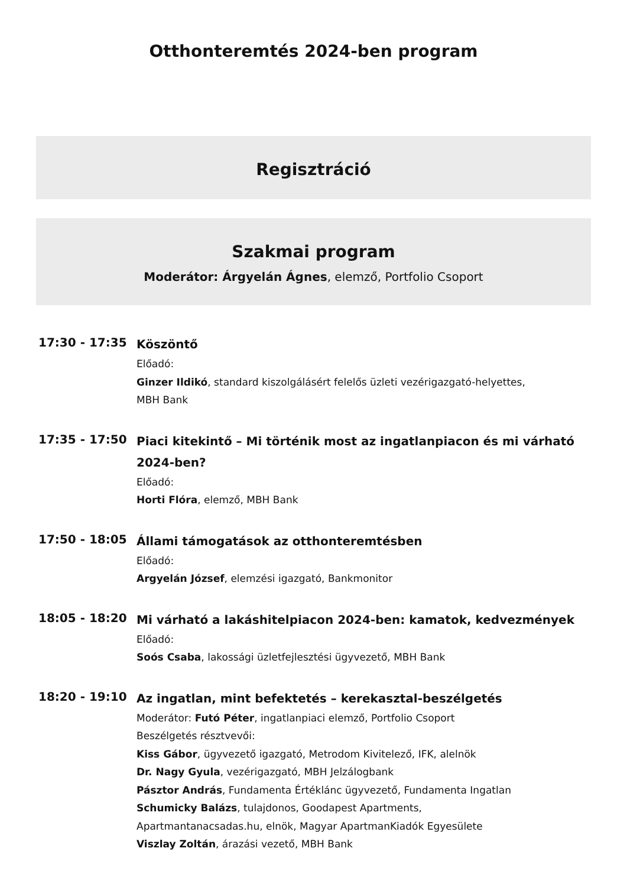Otthonteremtés 2024-ben program
Regisztráció
Szakmai program
Moderátor: Árgyelán Ágnes, elemző, Portfolio Csoport
17:30 - 17:35
Köszöntő
Előadó:
Ginzer Ildikó, standard kiszolgálásért felelős üzleti vezérigazgató-helyettes,
MBH Bank
17:35 - 17:50
Piaci kitekintő – Mi történik most az ingatlanpiacon és mi várható 2024-ben?
Előadó:
Horti Flóra, elemző, MBH Bank
17:50 - 18:05
Állami támogatások az otthonteremtésben
Előadó:
Argyelán József, elemzési igazgató, Bankmonitor
18:05 - 18:20
Mi várható a lakáshitelpiacon 2024-ben: kamatok, kedvezmények
Előadó:
Soós Csaba, lakossági üzletfejlesztési ügyvezető, MBH Bank
18:20 - 19:10
Az ingatlan, mint befektetés – kerekasztal-beszélgetés
Moderátor: Futó Péter, ingatlanpiaci elemző, Portfolio Csoport
Beszélgetés résztvevői:
Kiss Gábor, ügyvezető igazgató, Metrodom Kivitelező, IFK, alelnök
Dr. Nagy Gyula, vezérigazgató, MBH Jelzálogbank
Pásztor András, Fundamenta Értéklánc ügyvezető, Fundamenta Ingatlan
Schumicky Balázs, tulajdonos, Goodapest Apartments,
Apartmantanacsadas.hu, elnök, Magyar ApartmanKiadók Egyesülete
Viszlay Zoltán, árazási vezető, MBH Bank